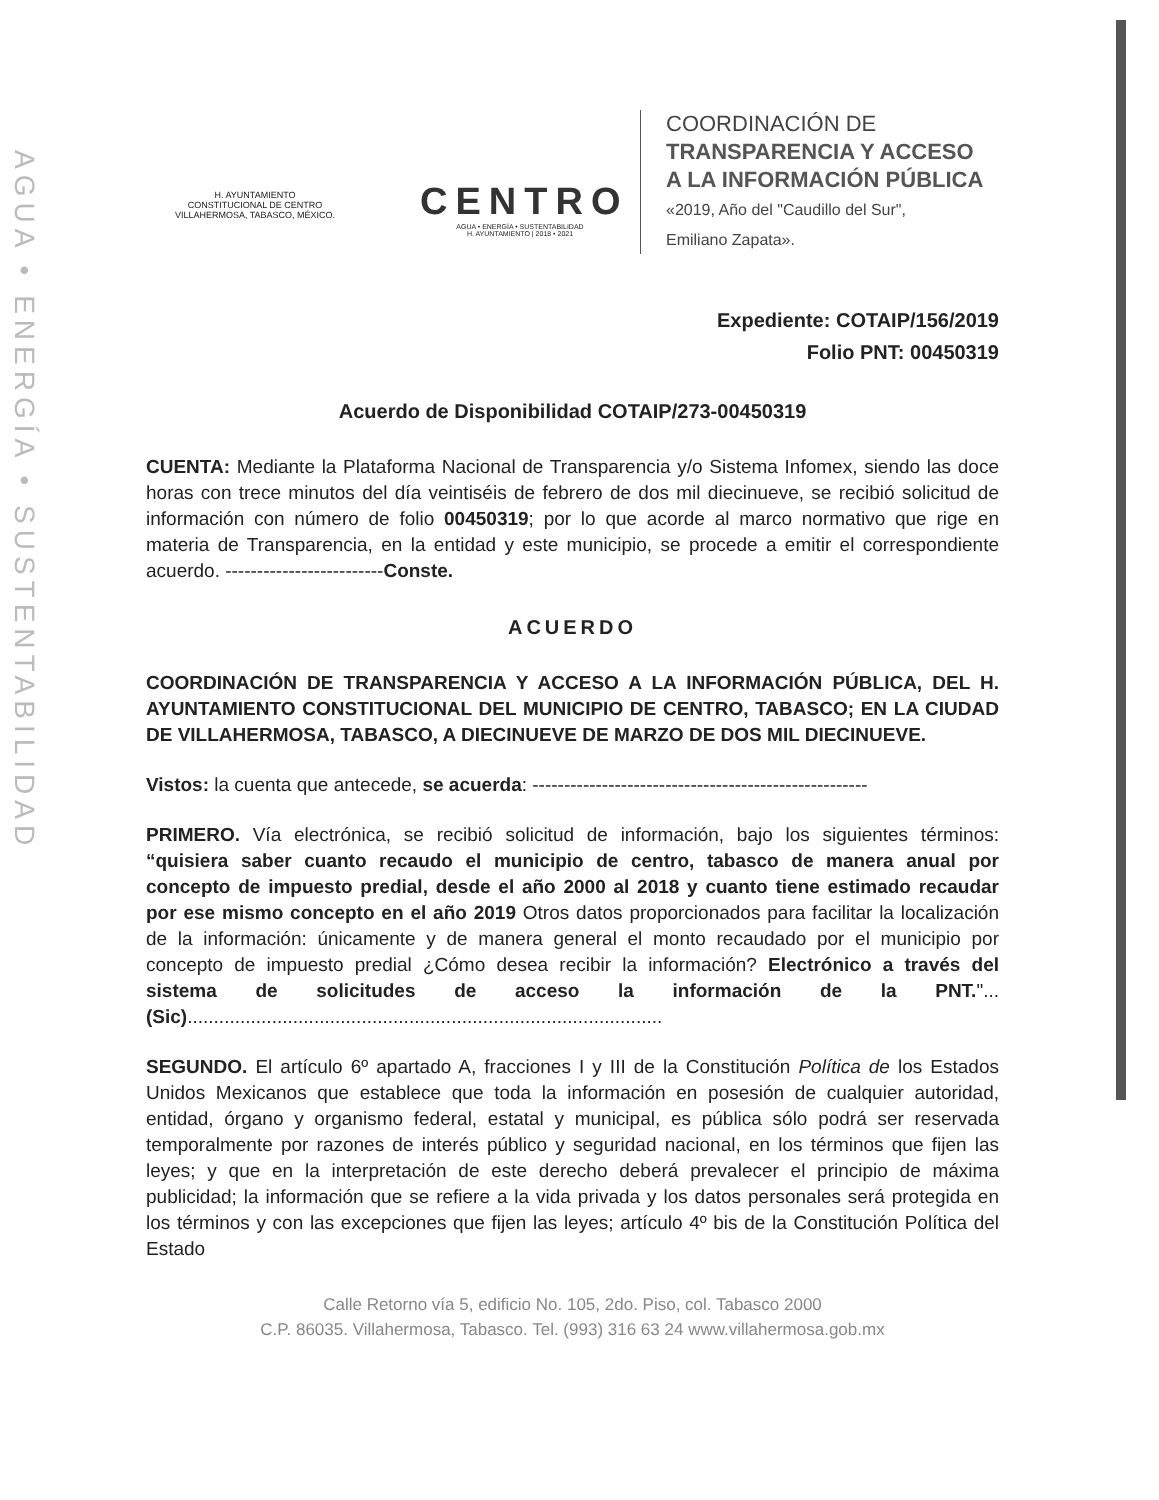AGUA • ENERGÍA • SUSTENTABILIDAD
H. AYUNTAMIENTO
CONSTITUCIONAL DE CENTRO
VILLAHERMOSA, TABASCO, MÉXICO.
CENTRO
AGUA • ENERGÍA • SUSTENTABILIDAD
H. AYUNTAMIENTO | 2018 • 2021
COORDINACIÓN DE
TRANSPARENCIA Y ACCESO
A LA INFORMACIÓN PÚBLICA
«2019, Año del "Caudillo del Sur",
Emiliano Zapata».
Expediente: COTAIP/156/2019
Folio PNT: 00450319
Acuerdo de Disponibilidad COTAIP/273-00450319
CUENTA: Mediante la Plataforma Nacional de Transparencia y/o Sistema Infomex, siendo las doce horas con trece minutos del día veintiséis de febrero de dos mil diecinueve, se recibió solicitud de información con número de folio 00450319; por lo que acorde al marco normativo que rige en materia de Transparencia, en la entidad y este municipio, se procede a emitir el correspondiente acuerdo. -------------------------Conste.
ACUERDO
COORDINACIÓN DE TRANSPARENCIA Y ACCESO A LA INFORMACIÓN PÚBLICA, DEL H. AYUNTAMIENTO CONSTITUCIONAL DEL MUNICIPIO DE CENTRO, TABASCO; EN LA CIUDAD DE VILLAHERMOSA, TABASCO, A DIECINUEVE DE MARZO DE DOS MIL DIECINUEVE.
Vistos: la cuenta que antecede, se acuerda: -----------------------------------------------------
PRIMERO. Vía electrónica, se recibió solicitud de información, bajo los siguientes términos: “quisiera saber cuanto recaudo el municipio de centro, tabasco de manera anual por concepto de impuesto predial, desde el año 2000 al 2018 y cuanto tiene estimado recaudar por ese mismo concepto en el año 2019 Otros datos proporcionados para facilitar la localización de la información: únicamente y de manera general el monto recaudado por el municipio por concepto de impuesto predial ¿Cómo desea recibir la información? Electrónico a través del sistema de solicitudes de acceso la información de la PNT."... (Sic)..........................................................................................
SEGUNDO. El artículo 6º apartado A, fracciones I y III de la Constitución Política de los Estados Unidos Mexicanos que establece que toda la información en posesión de cualquier autoridad, entidad, órgano y organismo federal, estatal y municipal, es pública sólo podrá ser reservada temporalmente por razones de interés público y seguridad nacional, en los términos que fijen las leyes; y que en la interpretación de este derecho deberá prevalecer el principio de máxima publicidad; la información que se refiere a la vida privada y los datos personales será protegida en los términos y con las excepciones que fijen las leyes; artículo 4º bis de la Constitución Política del Estado
Calle Retorno vía 5, edificio No. 105, 2do. Piso, col. Tabasco 2000
C.P. 86035. Villahermosa, Tabasco. Tel. (993) 316 63 24 www.villahermosa.gob.mx